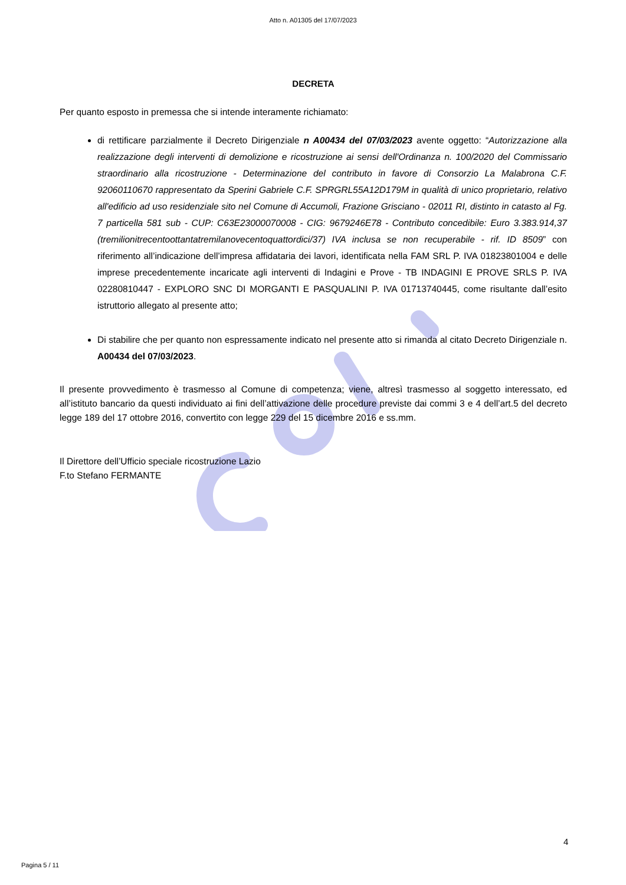Atto n. A01305 del 17/07/2023
DECRETA
Per quanto esposto in premessa che si intende interamente richiamato:
di rettificare parzialmente il Decreto Dirigenziale n A00434 del 07/03/2023 avente oggetto: “Autorizzazione alla realizzazione degli interventi di demolizione e ricostruzione ai sensi dell'Ordinanza n. 100/2020 del Commissario straordinario alla ricostruzione - Determinazione del contributo in favore di Consorzio La Malabrona C.F. 92060110670 rappresentato da Sperini Gabriele C.F. SPRGRL55A12D179M in qualità di unico proprietario, relativo all'edificio ad uso residenziale sito nel Comune di Accumoli, Frazione Grisciano - 02011 RI, distinto in catasto al Fg. 7 particella 581 sub - CUP: C63E23000070008 - CIG: 9679246E78 - Contributo concedibile: Euro 3.383.914,37 (tremilionitrecentoottantatremilanovecentoquattordici/37) IVA inclusa se non recuperabile - rif. ID 8509” con riferimento all’indicazione dell’impresa affidataria dei lavori, identificata nella FAM SRL P. IVA 01823801004 e delle imprese precedentemente incaricate agli interventi di Indagini e Prove - TB INDAGINI E PROVE SRLS P. IVA 02280810447 - EXPLORO SNC DI MORGANTI E PASQUALINI P. IVA 01713740445, come risultante dall’esito istruttorio allegato al presente atto;
Di stabilire che per quanto non espressamente indicato nel presente atto si rimanda al citato Decreto Dirigenziale n. A00434 del 07/03/2023.
Il presente provvedimento è trasmesso al Comune di competenza; viene, altresì trasmesso al soggetto interessato, ed all’istituto bancario da questi individuato ai fini dell’attivazione delle procedure previste dai commi 3 e 4 dell’art.5 del decreto legge 189 del 17 ottobre 2016, convertito con legge 229 del 15 dicembre 2016 e ss.mm.
Il Direttore dell’Ufficio speciale ricostruzione Lazio
F.to Stefano FERMANTE
4
Pagina 5 / 11